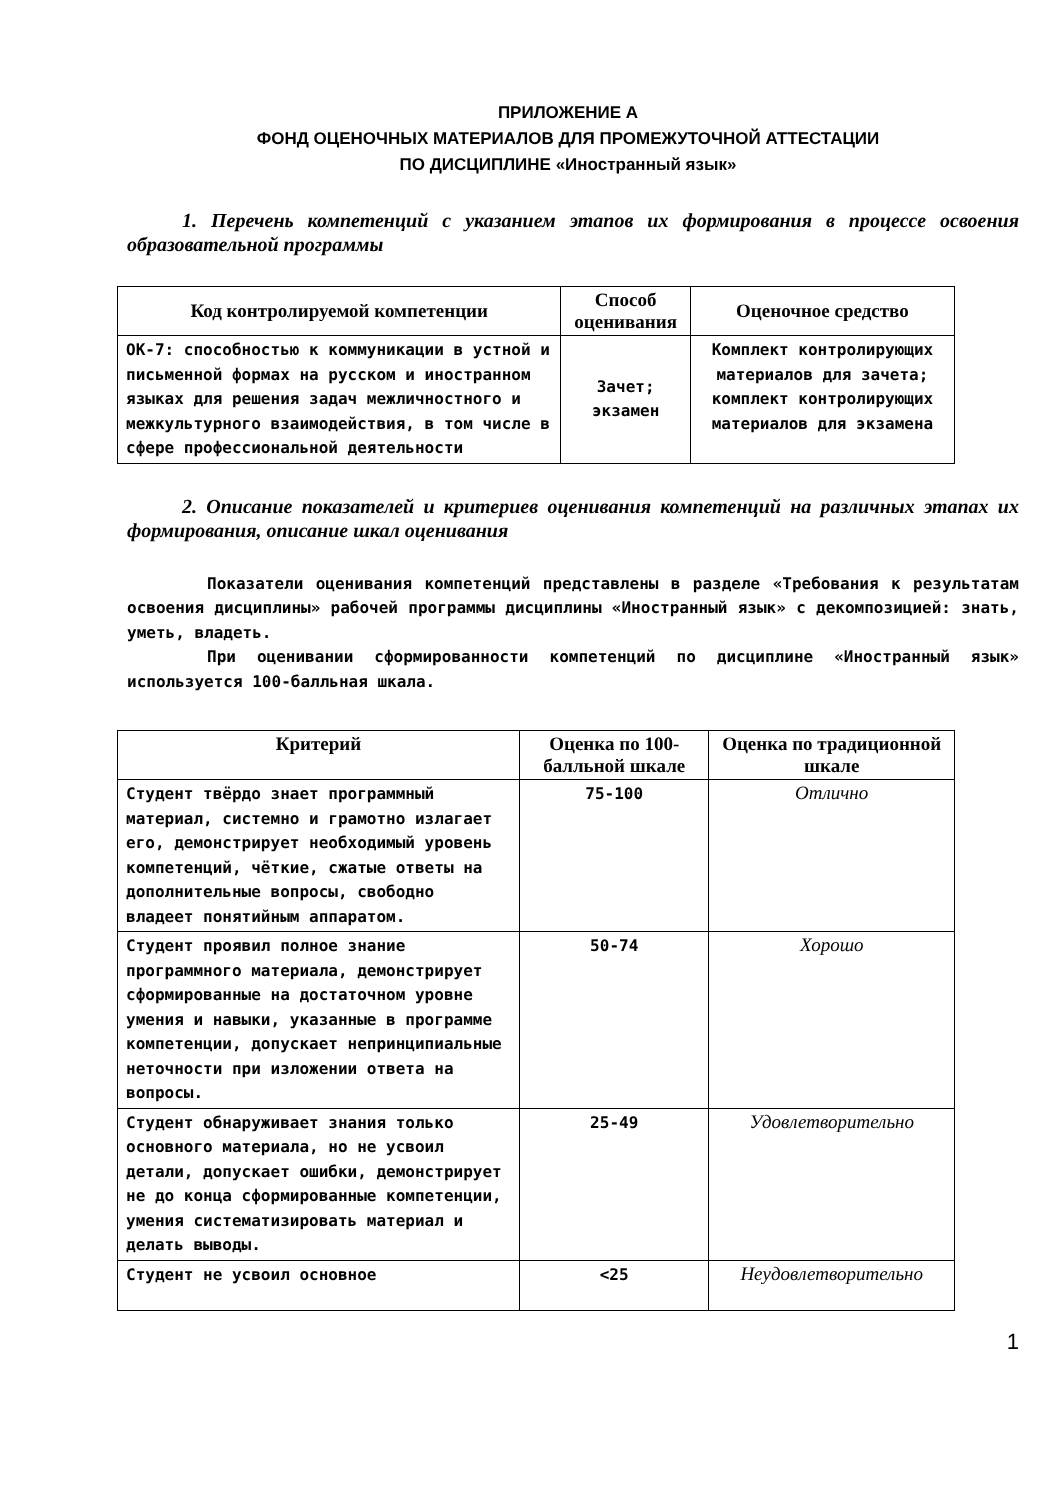ПРИЛОЖЕНИЕ А
ФОНД ОЦЕНОЧНЫХ МАТЕРИАЛОВ ДЛЯ ПРОМЕЖУТОЧНОЙ АТТЕСТАЦИИ
ПО ДИСЦИПЛИНЕ «Иностранный язык»
1. Перечень компетенций с указанием этапов их формирования в процессе освоения образовательной программы
| Код контролируемой компетенции | Способ оценивания | Оценочное средство |
| --- | --- | --- |
| ОК-7: способностью к коммуникации в устной и письменной формах на русском и иностранном языках для решения задач межличностного и межкультурного взаимодействия, в том числе в сфере профессиональной деятельности | Зачет; экзамен | Комплект контролирующих материалов для зачета; комплект контролирующих материалов для экзамена |
2. Описание показателей и критериев оценивания компетенций на различных этапах их формирования, описание шкал оценивания
Показатели оценивания компетенций представлены в разделе «Требования к результатам освоения дисциплины» рабочей программы дисциплины «Иностранный язык» с декомпозицией: знать, уметь, владеть.
При оценивании сформированности компетенций по дисциплине «Иностранный язык» используется 100-балльная шкала.
| Критерий | Оценка по 100-балльной шкале | Оценка по традиционной шкале |
| --- | --- | --- |
| Студент твёрдо знает программный материал, системно и грамотно излагает его, демонстрирует необходимый уровень компетенций, чёткие, сжатые ответы на дополнительные вопросы, свободно владеет понятийным аппаратом. | 75-100 | Отлично |
| Студент проявил полное знание программного материала, демонстрирует сформированные на достаточном уровне умения и навыки, указанные в программе компетенции, допускает непринципиальные неточности при изложении ответа на вопросы. | 50-74 | Хорошо |
| Студент обнаруживает знания только основного материала, но не усвоил детали, допускает ошибки, демонстрирует не до конца сформированные компетенции, умения систематизировать материал и делать выводы. | 25-49 | Удовлетворительно |
| Студент не усвоил основное | <25 | Неудовлетворительно |
1